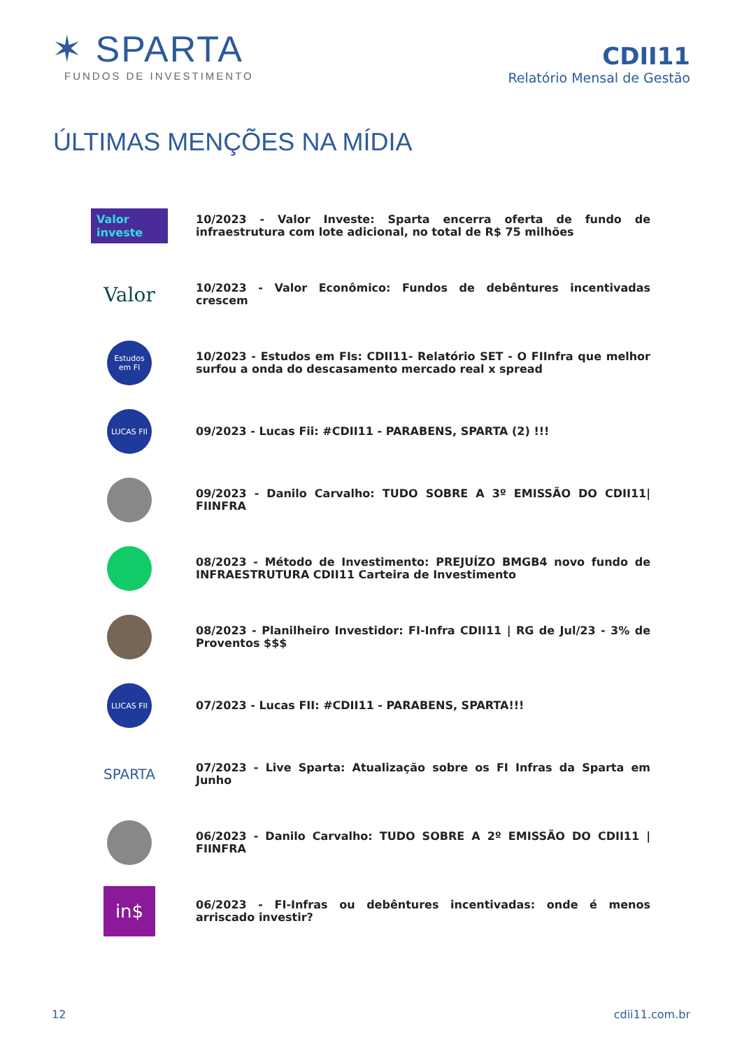✶ SPARTA
FUNDOS DE INVESTIMENTO
CDII11
Relatório Mensal de Gestão
ÚLTIMAS MENÇÕES NA MÍDIA
Valor investe
10/2023 - Valor Investe: Sparta encerra oferta de fundo de infraestrutura com lote adicional, no total de R$ 75 milhões
Valor
10/2023 - Valor Econômico: Fundos de debêntures incentivadas crescem
Estudos em FI
10/2023 - Estudos em FIs: CDII11- Relatório SET - O FIInfra que melhor surfou a onda do descasamento mercado real x spread
LUCAS FII
09/2023 - Lucas Fii: #CDII11 - PARABENS, SPARTA (2) !!!
09/2023 - Danilo Carvalho: TUDO SOBRE A 3º EMISSÃO DO CDII11| FIINFRA
08/2023 - Método de Investimento: PREJUÍZO BMGB4 novo fundo de INFRAESTRUTURA CDII11 Carteira de Investimento
08/2023 - Planilheiro Investidor: FI-Infra CDII11 | RG de Jul/23 - 3% de Proventos $$$
LUCAS FII
07/2023 - Lucas FII: #CDII11 - PARABENS, SPARTA!!!
SPARTA
07/2023 - Live Sparta: Atualização sobre os FI Infras da Sparta em Junho
06/2023 - Danilo Carvalho: TUDO SOBRE A 2º EMISSÃO DO CDII11 | FIINFRA
in$
06/2023 - FI-Infras ou debêntures incentivadas: onde é menos arriscado investir?
12 cdii11.com.br